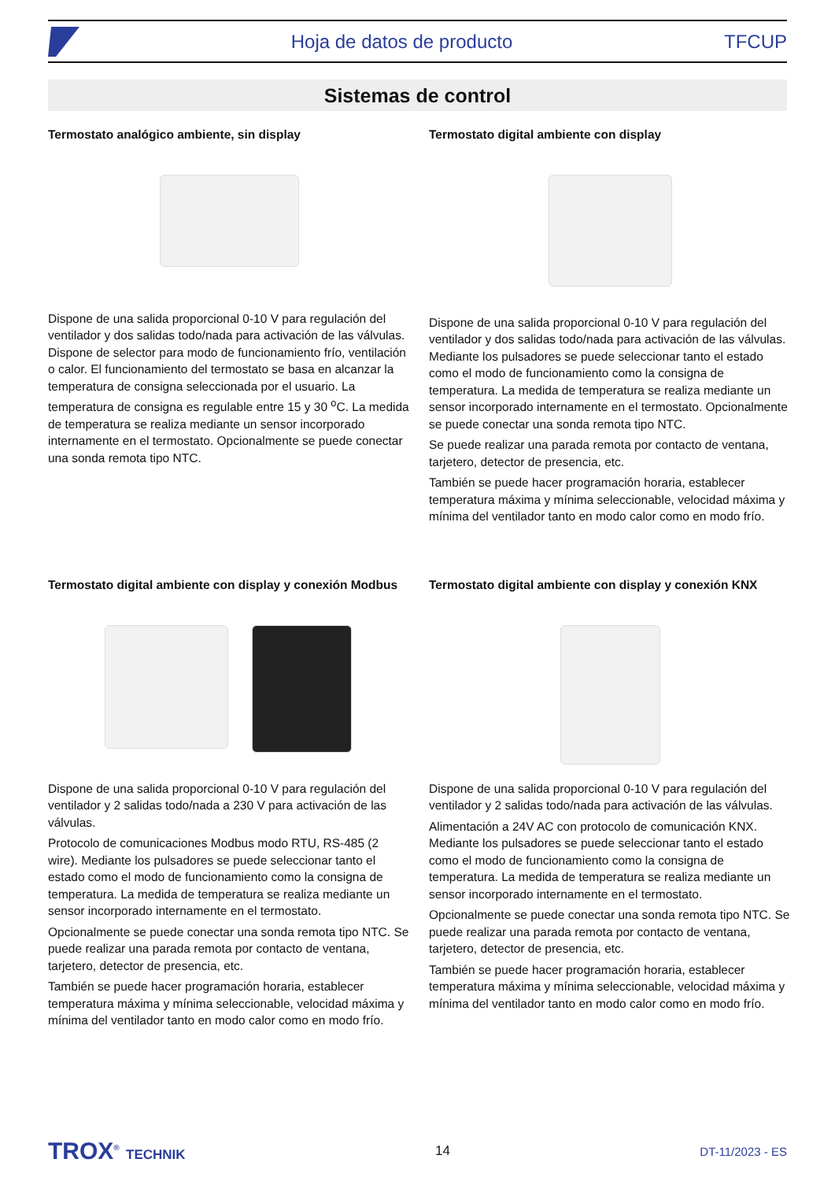Hoja de datos de producto TFCUP
Sistemas de control
Termostato analógico ambiente, sin display
Dispone de una salida proporcional 0-10 V para regulación del ventilador y dos salidas todo/nada para activación de las válvulas. Dispone de selector para modo de funcionamiento frío, ventilación o calor. El funcionamiento del termostato se basa en alcanzar la temperatura de consigna seleccionada por el usuario. La temperatura de consigna es regulable entre 15 y 30 <sup>o</sup>C. La medida de temperatura se realiza mediante un sensor incorporado internamente en el termostato. Opcionalmente se puede conectar una sonda remota tipo NTC.
Termostato digital ambiente con display
Dispone de una salida proporcional 0-10 V para regulación del ventilador y dos salidas todo/nada para activación de las válvulas. Mediante los pulsadores se puede seleccionar tanto el estado como el modo de funcionamiento como la consigna de temperatura. La medida de temperatura se realiza mediante un sensor incorporado internamente en el termostato. Opcionalmente se puede conectar una sonda remota tipo NTC.
Se puede realizar una parada remota por contacto de ventana, tarjetero, detector de presencia, etc.
También se puede hacer programación horaria, establecer temperatura máxima y mínima seleccionable, velocidad máxima y mínima del ventilador tanto en modo calor como en modo frío.
Termostato digital ambiente con display y conexión Modbus
Dispone de una salida proporcional 0-10 V para regulación del ventilador y 2 salidas todo/nada a 230 V para activación de las válvulas.
Protocolo de comunicaciones Modbus modo RTU, RS-485 (2 wire). Mediante los pulsadores se puede seleccionar tanto el estado como el modo de funcionamiento como la consigna de temperatura. La medida de temperatura se realiza mediante un sensor incorporado internamente en el termostato.
Opcionalmente se puede conectar una sonda remota tipo NTC. Se puede realizar una parada remota por contacto de ventana, tarjetero, detector de presencia, etc.
También se puede hacer programación horaria, establecer temperatura máxima y mínima seleccionable, velocidad máxima y mínima del ventilador tanto en modo calor como en modo frío.
Termostato digital ambiente con display y conexión KNX
Dispone de una salida proporcional 0-10 V para regulación del ventilador y 2 salidas todo/nada para activación de las válvulas.
Alimentación a 24V AC con protocolo de comunicación KNX. Mediante los pulsadores se puede seleccionar tanto el estado como el modo de funcionamiento como la consigna de temperatura. La medida de temperatura se realiza mediante un sensor incorporado internamente en el termostato.
Opcionalmente se puede conectar una sonda remota tipo NTC. Se puede realizar una parada remota por contacto de ventana, tarjetero, detector de presencia, etc.
También se puede hacer programación horaria, establecer temperatura máxima y mínima seleccionable, velocidad máxima y mínima del ventilador tanto en modo calor como en modo frío.
TROX<sup>®</sup> TECHNIK 14 DT-11/2023 - ES